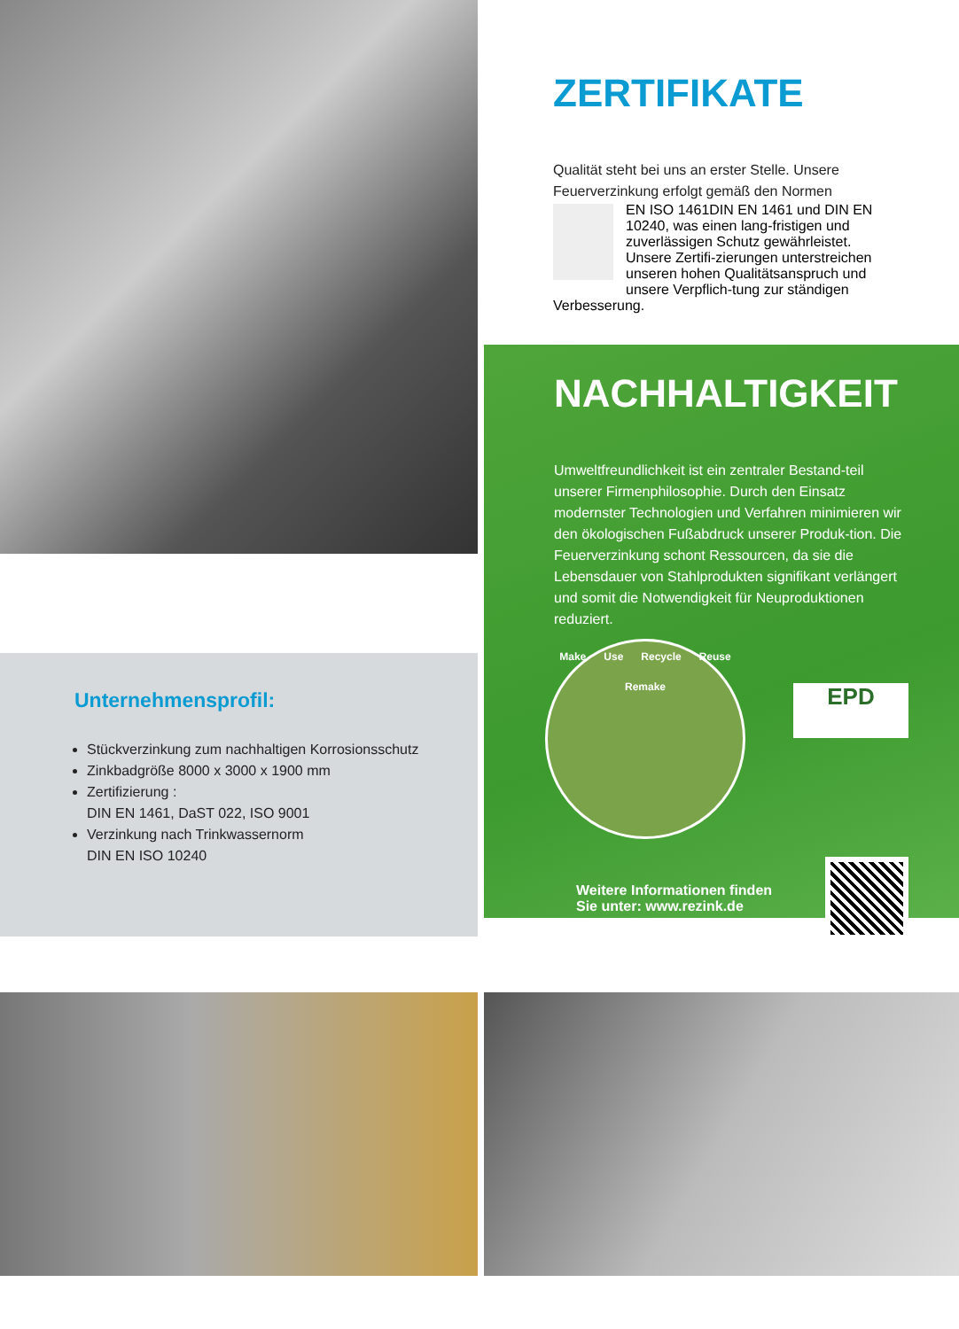Unternehmensprofil:
Stückverzinkung zum nachhaltigen Korrosionsschutz
Zinkbadgröße 8000 x 3000 x 1900 mm
Zertifizierung :
DIN EN 1461, DaST 022, ISO 9001
Verzinkung nach Trinkwassernorm
DIN EN ISO 10240
ZERTIFIKATE
Qualität steht bei uns an erster Stelle. Unsere Feuerverzinkung erfolgt gemäß den Normen
EN ISO 1461
DIN EN 1461 und DIN EN 10240, was einen lang-fristigen und zuverlässigen Schutz gewährleistet. Unsere Zertifi-zierungen unterstreichen unseren hohen Qualitätsanspruch und unsere Verpflich-tung zur ständigen Verbesserung.
NACHHALTIGKEIT
Umweltfreundlichkeit ist ein zentraler Bestand-teil unserer Firmenphilosophie. Durch den Einsatz modernster Technologien und Verfahren minimieren wir den ökologischen Fußabdruck unserer Produk-tion. Die Feuerverzinkung schont Ressourcen, da sie die Lebensdauer von Stahlprodukten signifikant verlängert und somit die Notwendigkeit für Neuproduktionen reduziert.
Make Use Recycle Reuse Remake
EPD
Weitere Informationen finden
Sie unter: www.rezink.de